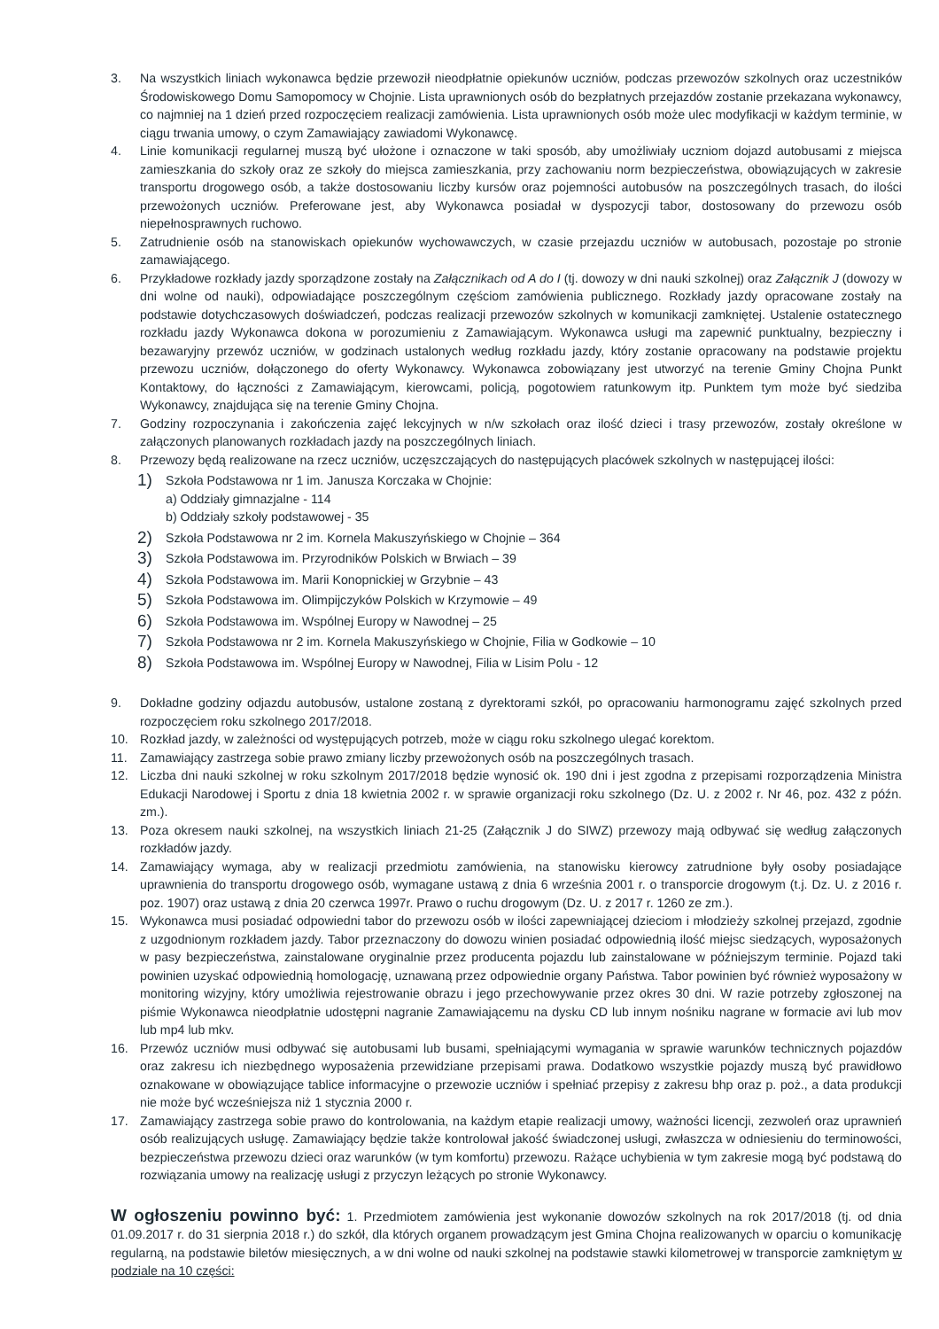3. Na wszystkich liniach wykonawca będzie przewoził nieodpłatnie opiekunów uczniów, podczas przewozów szkolnych oraz uczestników Środowiskowego Domu Samopomocy w Chojnie. Lista uprawnionych osób do bezpłatnych przejazdów zostanie przekazana wykonawcy, co najmniej na 1 dzień przed rozpoczęciem realizacji zamówienia. Lista uprawnionych osób może ulec modyfikacji w każdym terminie, w ciągu trwania umowy, o czym Zamawiający zawiadomi Wykonawcę.
4. Linie komunikacji regularnej muszą być ułożone i oznaczone w taki sposób, aby umożliwiały uczniom dojazd autobusami z miejsca zamieszkania do szkoły oraz ze szkoły do miejsca zamieszkania, przy zachowaniu norm bezpieczeństwa, obowiązujących w zakresie transportu drogowego osób, a także dostosowaniu liczby kursów oraz pojemności autobusów na poszczególnych trasach, do ilości przewożonych uczniów. Preferowane jest, aby Wykonawca posiadał w dyspozycji tabor, dostosowany do przewozu osób niepełnosprawnych ruchowo.
5. Zatrudnienie osób na stanowiskach opiekunów wychowawczych, w czasie przejazdu uczniów w autobusach, pozostaje po stronie zamawiającego.
6. Przykładowe rozkłady jazdy sporządzone zostały na Załącznikach od A do I (tj. dowozy w dni nauki szkolnej) oraz Załącznik J (dowozy w dni wolne od nauki), odpowiadające poszczególnym częściom zamówienia publicznego. Rozkłady jazdy opracowane zostały na podstawie dotychczasowych doświadczeń, podczas realizacji przewozów szkolnych w komunikacji zamkniętej. Ustalenie ostatecznego rozkładu jazdy Wykonawca dokona w porozumieniu z Zamawiającym. Wykonawca usługi ma zapewnić punktualny, bezpieczny i bezawaryjny przewóz uczniów, w godzinach ustalonych według rozkładu jazdy, który zostanie opracowany na podstawie projektu przewozu uczniów, dołączonego do oferty Wykonawcy. Wykonawca zobowiązany jest utworzyć na terenie Gminy Chojna Punkt Kontaktowy, do łączności z Zamawiającym, kierowcami, policją, pogotowiem ratunkowym itp. Punktem tym może być siedziba Wykonawcy, znajdująca się na terenie Gminy Chojna.
7. Godziny rozpoczynania i zakończenia zajęć lekcyjnych w n/w szkołach oraz ilość dzieci i trasy przewozów, zostały określone w załączonych planowanych rozkładach jazdy na poszczególnych liniach.
8. Przewozy będą realizowane na rzecz uczniów, uczęszczających do następujących placówek szkolnych w następującej ilości:
1)
Szkoła Podstawowa nr 1 im. Janusza Korczaka w Chojnie:
a) Oddziały gimnazjalne - 114
b) Oddziały szkoły podstawowej - 35
2)
Szkoła Podstawowa nr 2 im. Kornela Makuszyńskiego w Chojnie – 364
3)
Szkoła Podstawowa im. Przyrodników Polskich w Brwiach – 39
4)
Szkoła Podstawowa im. Marii Konopnickiej w Grzybnie – 43
5)
Szkoła Podstawowa im. Olimpijczyków Polskich w Krzymowie – 49
6)
Szkoła Podstawowa im. Wspólnej Europy w Nawodnej – 25
7)
Szkoła Podstawowa nr 2 im. Kornela Makuszyńskiego w Chojnie, Filia w Godkowie – 10
8)
Szkoła Podstawowa im. Wspólnej Europy w Nawodnej, Filia w Lisim Polu - 12
9. Dokładne godziny odjazdu autobusów, ustalone zostaną z dyrektorami szkół, po opracowaniu harmonogramu zajęć szkolnych przed rozpoczęciem roku szkolnego 2017/2018.
10. Rozkład jazdy, w zależności od występujących potrzeb, może w ciągu roku szkolnego ulegać korektom.
11. Zamawiający zastrzega sobie prawo zmiany liczby przewożonych osób na poszczególnych trasach.
12. Liczba dni nauki szkolnej w roku szkolnym 2017/2018 będzie wynosić ok. 190 dni i jest zgodna z przepisami rozporządzenia Ministra Edukacji Narodowej i Sportu z dnia 18 kwietnia 2002 r. w sprawie organizacji roku szkolnego (Dz. U. z 2002 r. Nr 46, poz. 432 z późn. zm.).
13. Poza okresem nauki szkolnej, na wszystkich liniach 21-25 (Załącznik J do SIWZ) przewozy mają odbywać się według załączonych rozkładów jazdy.
14. Zamawiający wymaga, aby w realizacji przedmiotu zamówienia, na stanowisku kierowcy zatrudnione były osoby posiadające uprawnienia do transportu drogowego osób, wymagane ustawą z dnia 6 września 2001 r. o transporcie drogowym (t.j. Dz. U. z 2016 r. poz. 1907) oraz ustawą z dnia 20 czerwca 1997r. Prawo o ruchu drogowym (Dz. U. z 2017 r. 1260 ze zm.).
15. Wykonawca musi posiadać odpowiedni tabor do przewozu osób w ilości zapewniającej dzieciom i młodzieży szkolnej przejazd, zgodnie z uzgodnionym rozkładem jazdy. Tabor przeznaczony do dowozu winien posiadać odpowiednią ilość miejsc siedzących, wyposażonych w pasy bezpieczeństwa, zainstalowane oryginalnie przez producenta pojazdu lub zainstalowane w późniejszym terminie. Pojazd taki powinien uzyskać odpowiednią homologację, uznawaną przez odpowiednie organy Państwa. Tabor powinien być również wyposażony w monitoring wizyjny, który umożliwia rejestrowanie obrazu i jego przechowywanie przez okres 30 dni. W razie potrzeby zgłoszonej na piśmie Wykonawca nieodpłatnie udostępni nagranie Zamawiającemu na dysku CD lub innym nośniku nagrane w formacie avi lub mov lub mp4 lub mkv.
16. Przewóz uczniów musi odbywać się autobusami lub busami, spełniającymi wymagania w sprawie warunków technicznych pojazdów oraz zakresu ich niezbędnego wyposażenia przewidziane przepisami prawa. Dodatkowo wszystkie pojazdy muszą być prawidłowo oznakowane w obowiązujące tablice informacyjne o przewozie uczniów i spełniać przepisy z zakresu bhp oraz p. poż., a data produkcji nie może być wcześniejsza niż 1 stycznia 2000 r.
17. Zamawiający zastrzega sobie prawo do kontrolowania, na każdym etapie realizacji umowy, ważności licencji, zezwoleń oraz uprawnień osób realizujących usługę. Zamawiający będzie także kontrolował jakość świadczonej usługi, zwłaszcza w odniesieniu do terminowości, bezpieczeństwa przewozu dzieci oraz warunków (w tym komfortu) przewozu. Rażące uchybienia w tym zakresie mogą być podstawą do rozwiązania umowy na realizację usługi z przyczyn leżących po stronie Wykonawcy.
W ogłoszeniu powinno być: 1. Przedmiotem zamówienia jest wykonanie dowozów szkolnych na rok 2017/2018 (tj. od dnia 01.09.2017 r. do 31 sierpnia 2018 r.) do szkół, dla których organem prowadzącym jest Gmina Chojna realizowanych w oparciu o komunikację regularną, na podstawie biletów miesięcznych, a w dni wolne od nauki szkolnej na podstawie stawki kilometrowej w transporcie zamkniętym w podziale na 10 części: